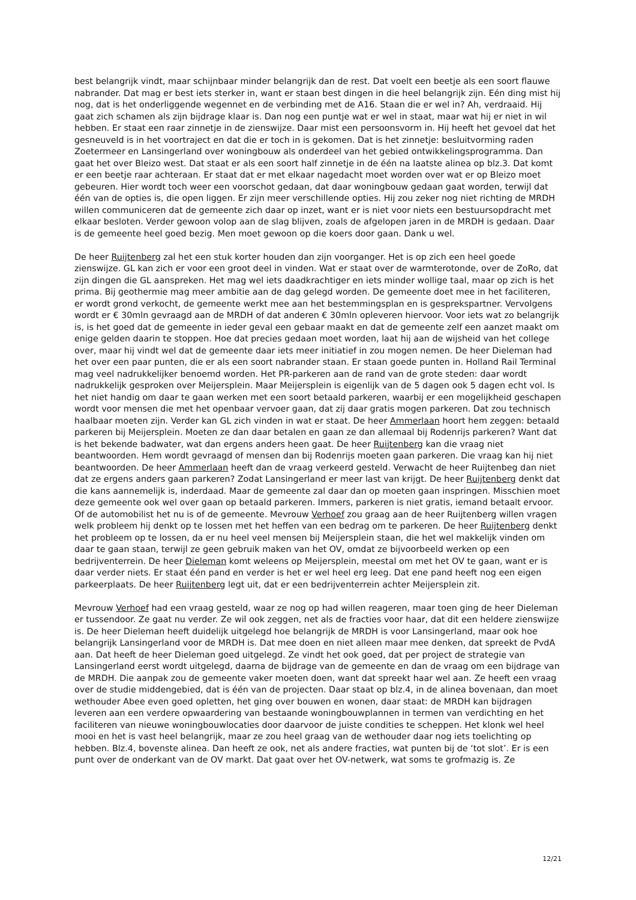best belangrijk vindt, maar schijnbaar minder belangrijk dan de rest. Dat voelt een beetje als een soort flauwe nabrander. Dat mag er best iets sterker in, want er staan best dingen in die heel belangrijk zijn. Eén ding mist hij nog, dat is het onderliggende wegennet en de verbinding met de A16. Staan die er wel in? Ah, verdraaid. Hij gaat zich schamen als zijn bijdrage klaar is. Dan nog een puntje wat er wel in staat, maar wat hij er niet in wil hebben. Er staat een raar zinnetje in de zienswijze. Daar mist een persoonsvorm in. Hij heeft het gevoel dat het gesneuveld is in het voortraject en dat die er toch in is gekomen. Dat is het zinnetje: besluitvorming raden Zoetermeer en Lansingerland over woningbouw als onderdeel van het gebied ontwikkelingsprogramma. Dan gaat het over Bleizo west. Dat staat er als een soort half zinnetje in de één na laatste alinea op blz.3. Dat komt er een beetje raar achteraan. Er staat dat er met elkaar nagedacht moet worden over wat er op Bleizo moet gebeuren. Hier wordt toch weer een voorschot gedaan, dat daar woningbouw gedaan gaat worden, terwijl dat één van de opties is, die open liggen. Er zijn meer verschillende opties. Hij zou zeker nog niet richting de MRDH willen communiceren dat de gemeente zich daar op inzet, want er is niet voor niets een bestuursopdracht met elkaar besloten. Verder gewoon volop aan de slag blijven, zoals de afgelopen jaren in de MRDH is gedaan. Daar is de gemeente heel goed bezig. Men moet gewoon op die koers door gaan. Dank u wel.
De heer Ruijtenberg zal het een stuk korter houden dan zijn voorganger. Het is op zich een heel goede zienswijze. GL kan zich er voor een groot deel in vinden. Wat er staat over de warmterotonde, over de ZoRo, dat zijn dingen die GL aanspreken. Het mag wel iets daadkrachtiger en iets minder wollige taal, maar op zich is het prima. Bij geothermie mag meer ambitie aan de dag gelegd worden. De gemeente doet mee in het faciliteren, er wordt grond verkocht, de gemeente werkt mee aan het bestemmingsplan en is gesprekspartner. Vervolgens wordt er € 30mln gevraagd aan de MRDH of dat anderen € 30mln opleveren hiervoor. Voor iets wat zo belangrijk is, is het goed dat de gemeente in ieder geval een gebaar maakt en dat de gemeente zelf een aanzet maakt om enige gelden daarin te stoppen. Hoe dat precies gedaan moet worden, laat hij aan de wijsheid van het college over, maar hij vindt wel dat de gemeente daar iets meer initiatief in zou mogen nemen. De heer Dieleman had het over een paar punten, die er als een soort nabrander staan. Er staan goede punten in. Holland Rail Terminal mag veel nadrukkelijker benoemd worden. Het PR-parkeren aan de rand van de grote steden: daar wordt nadrukkelijk gesproken over Meijersplein. Maar Meijersplein is eigenlijk van de 5 dagen ook 5 dagen echt vol. Is het niet handig om daar te gaan werken met een soort betaald parkeren, waarbij er een mogelijkheid geschapen wordt voor mensen die met het openbaar vervoer gaan, dat zij daar gratis mogen parkeren. Dat zou technisch haalbaar moeten zijn. Verder kan GL zich vinden in wat er staat. De heer Ammerlaan hoort hem zeggen: betaald parkeren bij Meijersplein. Moeten ze dan daar betalen en gaan ze dan allemaal bij Rodenrijs parkeren? Want dat is het bekende badwater, wat dan ergens anders heen gaat. De heer Ruijtenberg kan die vraag niet beantwoorden. Hem wordt gevraagd of mensen dan bij Rodenrijs moeten gaan parkeren. Die vraag kan hij niet beantwoorden. De heer Ammerlaan heeft dan de vraag verkeerd gesteld. Verwacht de heer Ruijtenbeg dan niet dat ze ergens anders gaan parkeren? Zodat Lansingerland er meer last van krijgt. De heer Ruijtenberg denkt dat die kans aannemelijk is, inderdaad. Maar de gemeente zal daar dan op moeten gaan inspringen. Misschien moet deze gemeente ook wel over gaan op betaald parkeren. Immers, parkeren is niet gratis, iemand betaalt ervoor. Of de automobilist het nu is of de gemeente. Mevrouw Verhoef zou graag aan de heer Ruijtenberg willen vragen welk probleem hij denkt op te lossen met het heffen van een bedrag om te parkeren. De heer Ruijtenberg denkt het probleem op te lossen, da er nu heel veel mensen bij Meijersplein staan, die het wel makkelijk vinden om daar te gaan staan, terwijl ze geen gebruik maken van het OV, omdat ze bijvoorbeeld werken op een bedrijventerrein. De heer Dieleman komt weleens op Meijersplein, meestal om met het OV te gaan, want er is daar verder niets. Er staat één pand en verder is het er wel heel erg leeg. Dat ene pand heeft nog een eigen parkeerplaats. De heer Ruijtenberg legt uit, dat er een bedrijventerrein achter Meijersplein zit.
Mevrouw Verhoef had een vraag gesteld, waar ze nog op had willen reageren, maar toen ging de heer Dieleman er tussendoor. Ze gaat nu verder. Ze wil ook zeggen, net als de fracties voor haar, dat dit een heldere zienswijze is. De heer Dieleman heeft duidelijk uitgelegd hoe belangrijk de MRDH is voor Lansingerland, maar ook hoe belangrijk Lansingerland voor de MRDH is. Dat mee doen en niet alleen maar mee denken, dat spreekt de PvdA aan. Dat heeft de heer Dieleman goed uitgelegd. Ze vindt het ook goed, dat per project de strategie van Lansingerland eerst wordt uitgelegd, daarna de bijdrage van de gemeente en dan de vraag om een bijdrage van de MRDH. Die aanpak zou de gemeente vaker moeten doen, want dat spreekt haar wel aan. Ze heeft een vraag over de studie middengebied, dat is één van de projecten. Daar staat op blz.4, in de alinea bovenaan, dan moet wethouder Abee even goed opletten, het ging over bouwen en wonen, daar staat: de MRDH kan bijdragen leveren aan een verdere opwaardering van bestaande woningbouwplannen in termen van verdichting en het faciliteren van nieuwe woningbouwlocaties door daarvoor de juiste condities te scheppen. Het klonk wel heel mooi en het is vast heel belangrijk, maar ze zou heel graag van de wethouder daar nog iets toelichting op hebben. Blz.4, bovenste alinea. Dan heeft ze ook, net als andere fracties, wat punten bij de ‘tot slot’. Er is een punt over de onderkant van de OV markt. Dat gaat over het OV-netwerk, wat soms te grofmazig is. Ze
12/21